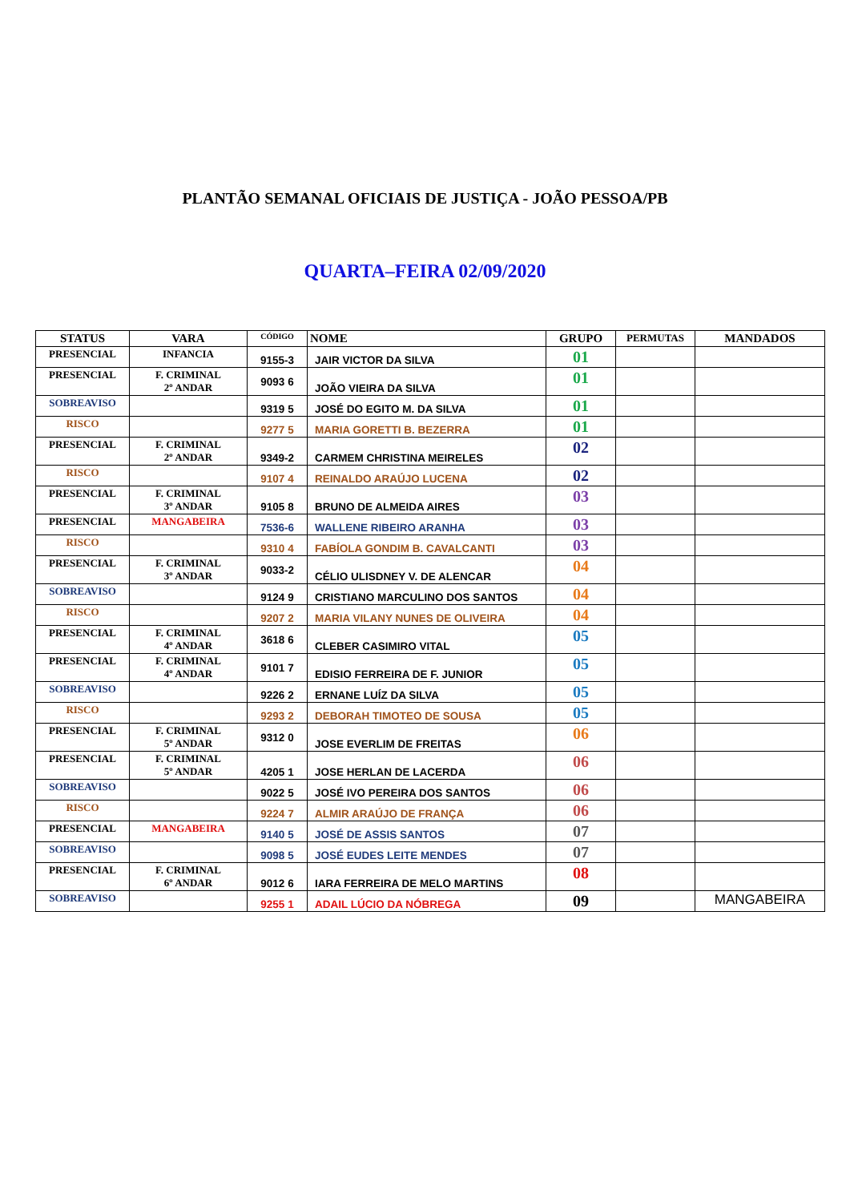PLANTÃO SEMANAL OFICIAIS DE JUSTIÇA - JOÃO PESSOA/PB
QUARTA–FEIRA 02/09/2020
| STATUS | VARA | CÓDIGO | NOME | GRUPO | PERMUTAS | MANDADOS |
| --- | --- | --- | --- | --- | --- | --- |
| PRESENCIAL | INFANCIA | 9155-3 | JAIR VICTOR DA SILVA | 01 | | |
| PRESENCIAL | F. CRIMINAL 2º ANDAR | 9093 6 | JOÃO VIEIRA DA SILVA | 01 | | |
| SOBREAVISO | | 9319 5 | JOSÉ DO EGITO M. DA SILVA | 01 | | |
| RISCO | | 9277 5 | MARIA GORETTI B. BEZERRA | 01 | | |
| PRESENCIAL | F. CRIMINAL 2º ANDAR | 9349-2 | CARMEM CHRISTINA MEIRELES | 02 | | |
| RISCO | | 9107 4 | REINALDO ARAÚJO LUCENA | 02 | | |
| PRESENCIAL | F. CRIMINAL 3º ANDAR | 9105 8 | BRUNO DE ALMEIDA AIRES | 03 | | |
| PRESENCIAL | MANGABEIRA | 7536-6 | WALLENE RIBEIRO ARANHA | 03 | | |
| RISCO | | 9310 4 | FABÍOLA GONDIM B. CAVALCANTI | 03 | | |
| PRESENCIAL | F. CRIMINAL 3º ANDAR | 9033-2 | CÉLIO ULISDNEY V. DE ALENCAR | 04 | | |
| SOBREAVISO | | 9124 9 | CRISTIANO MARCULINO DOS SANTOS | 04 | | |
| RISCO | | 9207 2 | MARIA VILANY NUNES DE OLIVEIRA | 04 | | |
| PRESENCIAL | F. CRIMINAL 4º ANDAR | 3618 6 | CLEBER CASIMIRO VITAL | 05 | | |
| PRESENCIAL | F. CRIMINAL 4º ANDAR | 9101 7 | EDISIO FERREIRA DE F. JUNIOR | 05 | | |
| SOBREAVISO | | 9226 2 | ERNANE LUÍZ DA SILVA | 05 | | |
| RISCO | | 9293 2 | DEBORAH TIMOTEO DE SOUSA | 05 | | |
| PRESENCIAL | F. CRIMINAL 5º ANDAR | 9312 0 | JOSE EVERLIM DE FREITAS | 06 | | |
| PRESENCIAL | F. CRIMINAL 5º ANDAR | 4205 1 | JOSE HERLAN DE LACERDA | 06 | | |
| SOBREAVISO | | 9022 5 | JOSÉ IVO PEREIRA DOS SANTOS | 06 | | |
| RISCO | | 9224 7 | ALMIR ARAÚJO DE FRANÇA | 06 | | |
| PRESENCIAL | MANGABEIRA | 9140 5 | JOSÉ DE ASSIS SANTOS | 07 | | |
| SOBREAVISO | | 9098 5 | JOSÉ EUDES LEITE MENDES | 07 | | |
| PRESENCIAL | F. CRIMINAL 6º ANDAR | 9012 6 | IARA FERREIRA DE MELO MARTINS | 08 | | |
| SOBREAVISO | | 9255 1 | ADAIL LÚCIO DA NÓBREGA | 09 | | MANGABEIRA |